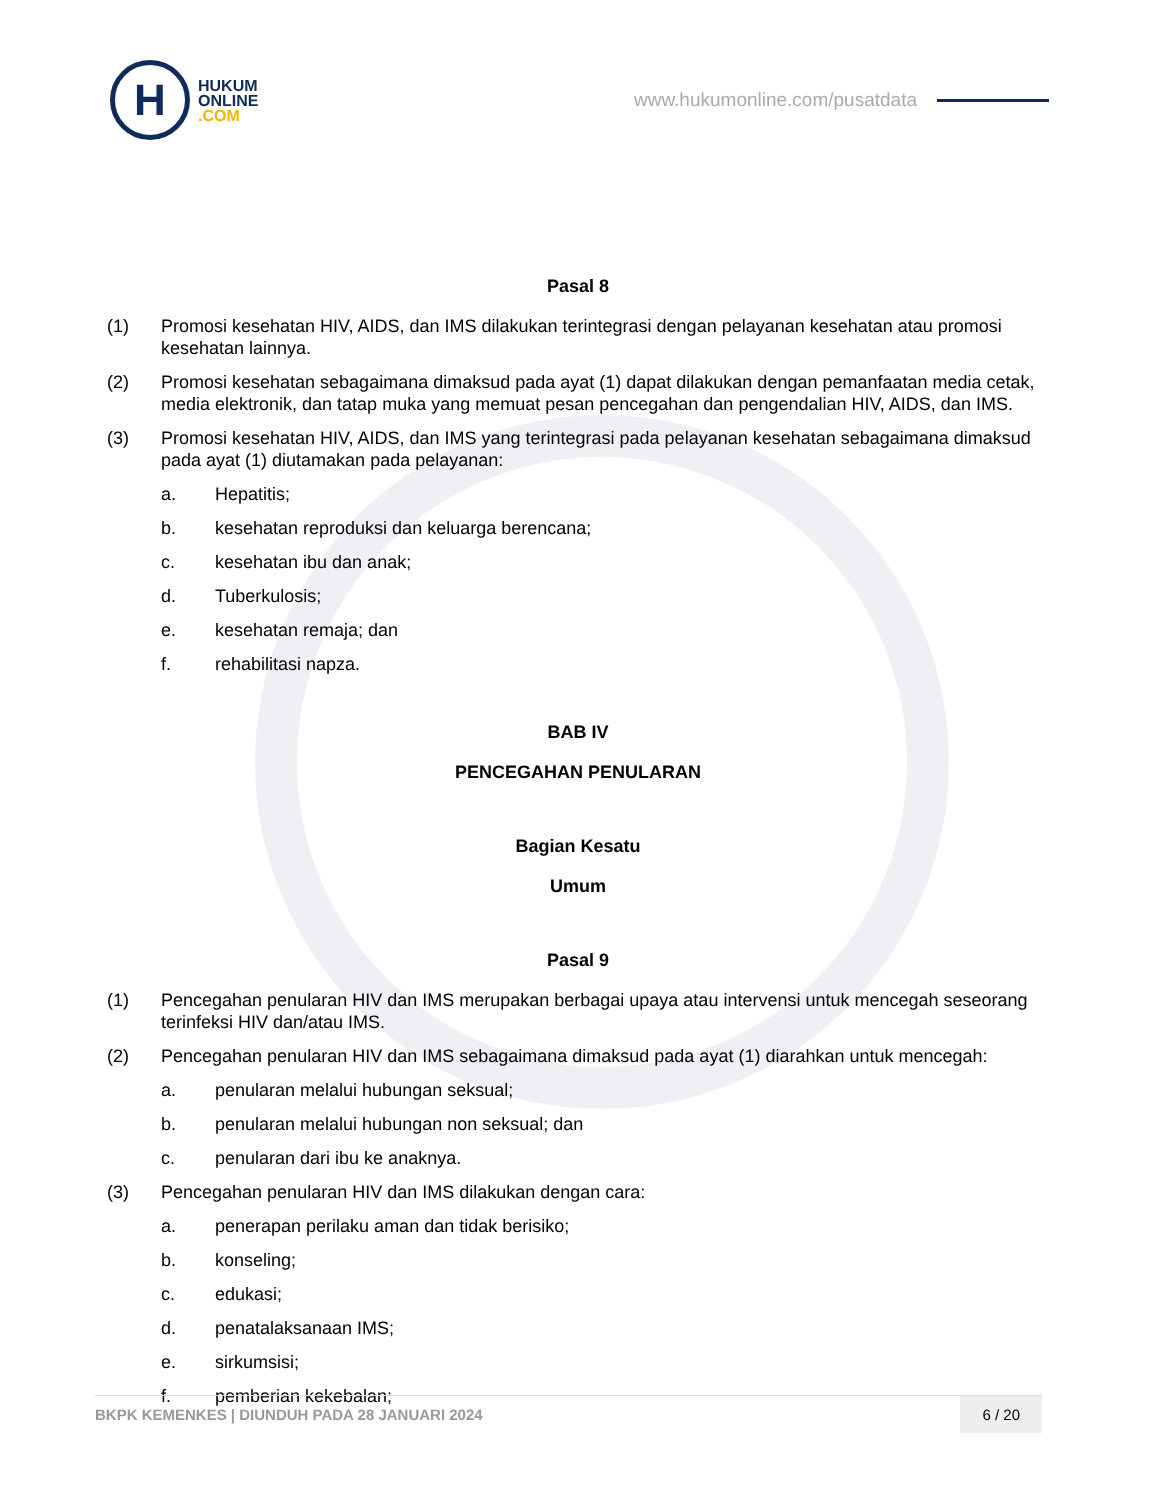H
HUKUM
ONLINE
.COM
www.hukumonline.com/pusatdata
Pasal 8
(1) Promosi kesehatan HIV, AIDS, dan IMS dilakukan terintegrasi dengan pelayanan kesehatan atau promosi kesehatan lainnya.
(2) Promosi kesehatan sebagaimana dimaksud pada ayat (1) dapat dilakukan dengan pemanfaatan media cetak, media elektronik, dan tatap muka yang memuat pesan pencegahan dan pengendalian HIV, AIDS, dan IMS.
(3) Promosi kesehatan HIV, AIDS, dan IMS yang terintegrasi pada pelayanan kesehatan sebagaimana dimaksud pada ayat (1) diutamakan pada pelayanan:
a. Hepatitis;
b. kesehatan reproduksi dan keluarga berencana;
c. kesehatan ibu dan anak;
d. Tuberkulosis;
e. kesehatan remaja; dan
f. rehabilitasi napza.
BAB IV
PENCEGAHAN PENULARAN
Bagian Kesatu
Umum
Pasal 9
(1) Pencegahan penularan HIV dan IMS merupakan berbagai upaya atau intervensi untuk mencegah seseorang terinfeksi HIV dan/atau IMS.
(2) Pencegahan penularan HIV dan IMS sebagaimana dimaksud pada ayat (1) diarahkan untuk mencegah:
a. penularan melalui hubungan seksual;
b. penularan melalui hubungan non seksual; dan
c. penularan dari ibu ke anaknya.
(3) Pencegahan penularan HIV dan IMS dilakukan dengan cara:
a. penerapan perilaku aman dan tidak berisiko;
b. konseling;
c. edukasi;
d. penatalaksanaan IMS;
e. sirkumsisi;
f. pemberian kekebalan;
BKPK KEMENKES | DIUNDUH PADA 28 JANUARI 2024
6 / 20